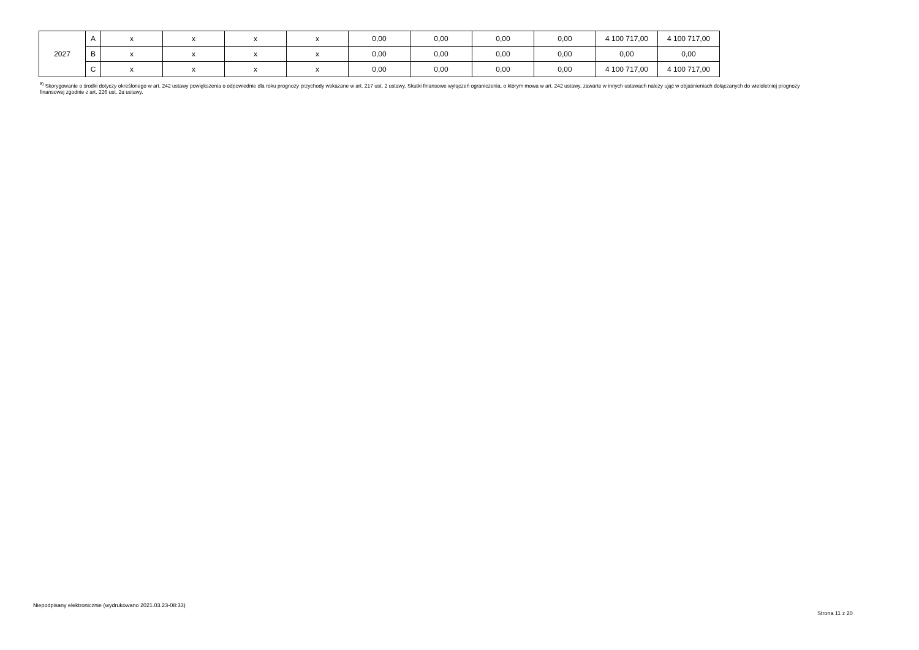| 2027 | A | x | x | x | x | 0,00 | 0,00 | 0,00 | 0,00 | 4 100 717,00 | 4 100 717,00 |
| | B | x | x | x | x | 0,00 | 0,00 | 0,00 | 0,00 | 0,00 | 0,00 |
| | C | x | x | x | x | 0,00 | 0,00 | 0,00 | 0,00 | 4 100 717,00 | 4 100 717,00 |
<sup>8)</sup> Skorygowanie o środki dotyczy określonego w art. 242 ustawy powiększenia o odpowiednie dla roku prognozy przychody wskazane w art. 217 ust. 2 ustawy. Skutki finansowe wyłączeń ograniczenia, o którym mowa w art. 242 ustawy, zawarte w innych ustawach należy ująć w objaśnieniach dołączanych do wieloletniej prognozy finansowej zgodnie z art. 226 ust. 2a ustawy.
Niepodpisany elektronicznie (wydrukowano 2021.03.23-08:33)
Strona 11 z 20